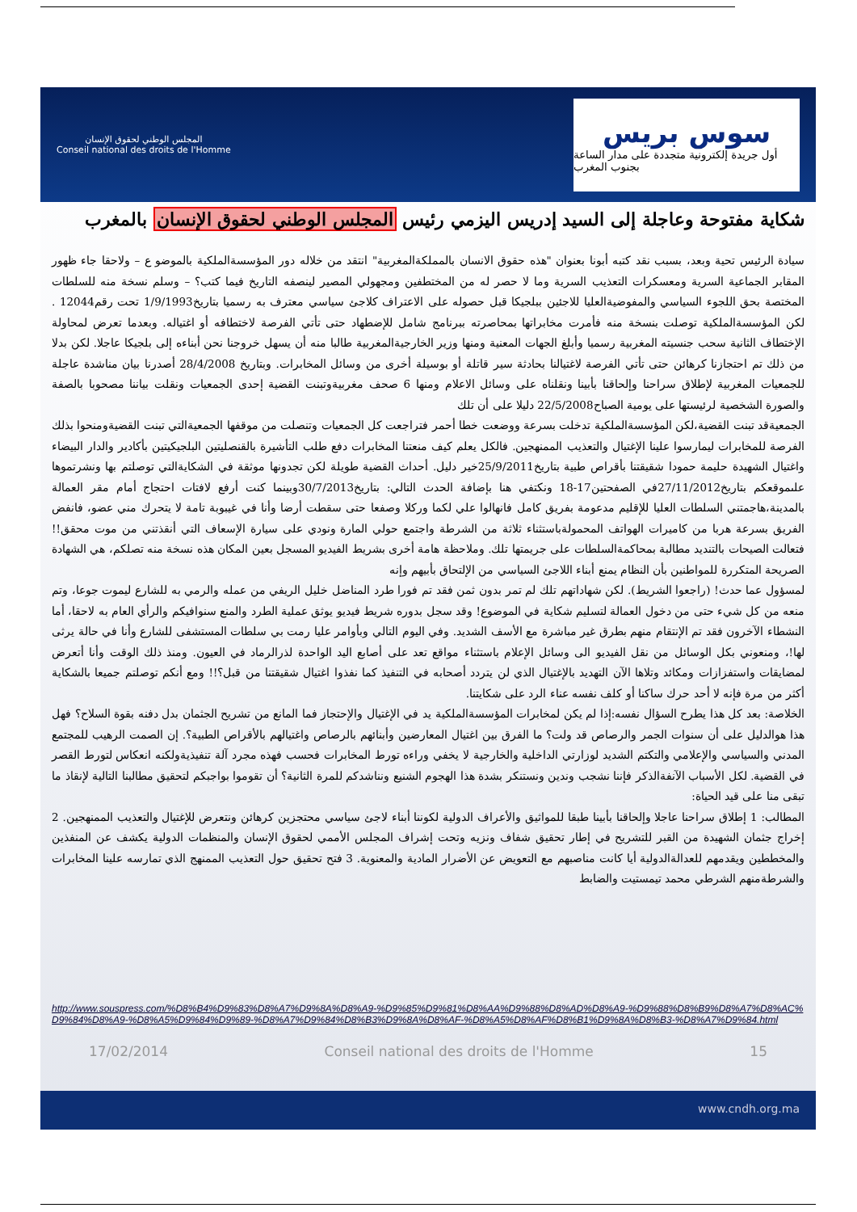المجلس الوطني لحقوق الإنسان
Conseil national des droits de l'Homme
سوس بريس
أول جريدة إلكترونية متجددة على مدار الساعة بجنوب المغرب
شكاية مفتوحة وعاجلة إلى السيد إدريس اليزمي رئيس المجلس الوطني لحقوق الإنسان بالمغرب
سيادة الرئيس تحية وبعد، بسبب نقد كتبه أبونا بعنوان "هذه حقوق الانسان بالمملكةالمغربية" انتقد من خلاله دور المؤسسةالملكية بالموضو ع – ولاحقا جاء ظهور المقابر الجماعية السرية ومعسكرات التعذيب السرية وما لا حصر له من المختطفين ومجهولي المصير لينصفه التاريخ فيما كتب؟ – وسلم نسخة منه للسلطات المختصة بحق اللجوء السياسي والمفوضيةالعليا للاجئين ببلجيكا قبل حصوله على الاعتراف كلاجئ سياسي معترف به رسميا بتاريخ1/9/1993 تحت رقم12044 . لكن المؤسسةالملكية توصلت بنسخة منه فأمرت مخابراتها بمحاصرته ببرنامج شامل للإضطهاد حتى تأتي الفرصة لاختطافه أو اغتياله. وبعدما تعرض لمحاولة الإختطاف الثانية سحب جنسيته المغربية رسميا وأبلغ الجهات المعنية ومنها وزير الخارجيةالمغربية طالبا منه أن يسهل خروجنا نحن أبناءه إلى بلجيكا عاجلا. لكن بدلا من ذلك تم احتجازنا كرهائن حتى تأتي الفرصة لاغتيالنا بحادثة سير قاتلة أو بوسيلة أخرى من وسائل المخابرات. وبتاريخ 28/4/2008 أصدرنا بيان مناشدة عاجلة للجمعيات المغربية لإطلاق سراحنا وإلحاقنا بأبينا ونقلناه على وسائل الاعلام ومنها 6 صحف مغربيةوتبنت القضية إحدى الجمعيات ونقلت بياننا مصحوبا بالصفة والصورة الشخصية لرئيستها على يومية الصباح22/5/2008 دليلا على أن تلك
الجمعيةقد تبنت القضية،لكن المؤسسةالملكية تدخلت بسرعة ووضعت خطا أحمر فتراجعت كل الجمعيات وتنصلت من موقفها الجمعيةالتي تبنت القضيةومنحوا بذلك الفرصة للمخابرات ليمارسوا علينا الإغتيال والتعذيب الممنهجين. فالكل يعلم كيف منعتنا المخابرات دفع طلب التأشيرة بالقنصليتين البلجيكيتين بأكادير والدار البيضاء واغتيال الشهيدة حليمة حمودا شقيقتنا بأقراص طبية بتاريخ25/9/2011خير دليل. أحداث القضية طويلة لكن تجدونها موثقة في الشكايةالتي توصلتم بها ونشرتموها علىموقعكم بتاريخ27/11/2012في الصفحتين17-18 ونكتفي هنا بإضافة الحدث التالي: بتاريخ30/7/2013وبينما كنت أرفع لافتات احتجاج أمام مقر العمالة بالمدينة،هاجمتني السلطات العليا للإقليم مدعومة بفريق كامل فانهالوا علي لكما وركلا وصفعا حتى سقطت أرضا وأنا في غيبوبة تامة لا يتحرك مني عضو، فانفض الفريق بسرعة هربا من كاميرات الهواتف المحمولةباستثناء ثلاثة من الشرطة واجتمع حولي المارة ونودي على سيارة الإسعاف التي أنقذتني من موت محقق!! فتعالت الصيحات بالتنديد مطالبة بمحاكمةالسلطات على جريمتها تلك. وملاحظة هامة أخرى بشريط الفيديو المسجل بعين المكان هذه نسخة منه تصلكم، هي الشهادة الصريحة المتكررة للمواطنين بأن النظام يمنع أبناء اللاجئ السياسي من الإلتحاق بأبيهم وإنه
لمسؤول عما حدث! (راجعوا الشريط). لكن شهاداتهم تلك لم تمر بدون ثمن فقد تم فورا طرد المناضل خليل الريفي من عمله والرمي به للشارع ليموت جوعا، وتم منعه من كل شيء حتى من دخول العمالة لتسليم شكاية في الموضوع! وقد سجل بدوره شريط فيديو يوثق عملية الطرد والمنع سنوافيكم والرأي العام به لاحقا، أما النشطاء الآخرون فقد تم الإنتقام منهم بطرق غير مباشرة مع الأسف الشديد. وفي اليوم التالي وبأوامر عليا رمت بي سلطات المستشفى للشارع وأنا في حالة يرثى لها!، ومنعوني بكل الوسائل من نقل الفيديو الى وسائل الإعلام باستثناء مواقع تعد على أصابع اليد الواحدة لذرالرماد في العيون. ومنذ ذلك الوقت وأنا أتعرض لمضايقات واستفزازات ومكائد وتلاها الآن التهديد بالإغتيال الذي لن يتردد أصحابه في التنفيذ كما نفذوا اغتيال شقيقتنا من قبل؟!! ومع أنكم توصلتم جميعا بالشكاية أكثر من مرة فإنه لا أحد حرك ساكنا أو كلف نفسه عناء الرد على شكايتنا.
الخلاصة: بعد كل هذا يطرح السؤال نفسه:إذا لم يكن لمخابرات المؤسسةالملكية يد في الإغتيال والإحتجاز فما المانع من تشريح الجثمان بدل دفنه بقوة السلاح؟ فهل هذا هوالدليل على أن سنوات الجمر والرصاص قد ولت؟ ما الفرق بين اغتيال المعارضين وأبنائهم بالرصاص واغتيالهم بالأقراص الطبية؟. إن الصمت الرهيب للمجتمع المدني والسياسي والإعلامي والتكتم الشديد لوزارتي الداخلية والخارجية لا يخفي وراءه تورط المخابرات فحسب فهذه مجرد آلة تنفيذيةولكنه انعكاس لتورط القصر في القضية. لكل الأسباب الآنفةالذكر فإننا نشجب وندين ونستنكر بشدة هذا الهجوم الشنيع ونناشدكم للمرة الثانية؟ أن تقوموا بواجبكم لتحقيق مطالبنا التالية لإنقاذ ما تبقى منا على قيد الحياة:
المطالب: 1 إطلاق سراحنا عاجلا وإلحاقنا بأبينا طبقا للمواثيق والأعراف الدولية لكوننا أبناء لاجئ سياسي محتجزين كرهائن ونتعرض للإغتيال والتعذيب الممنهجين. 2 إخراج جثمان الشهيدة من القبر للتشريح في إطار تحقيق شفاف ونزيه وتحت إشراف المجلس الأممي لحقوق الإنسان والمنظمات الدولية يكشف عن المنفذين والمخططين ويقدمهم للعدالةالدولية أيا كانت مناصبهم مع التعويض عن الأضرار المادية والمعنوية. 3 فتح تحقيق حول التعذيب الممنهج الذي تمارسه علينا المخابرات والشرطةمنهم الشرطي محمد تيمستيت والضابط
http://www.souspress.com/%D8%B4%D9%83%D8%A7%D9%8A%D8%A9-%D9%85%D9%81%D8%AA%D9%88%D8%AD%D8%A9-%D9%88%D8%B9%D8%A7%D8%AC%D9%84%D8%A9-%D8%A5%D9%84%D9%89-%D8%A7%D9%84%D8%B3%D9%8A%D8%AF-%D8%A5%D8%AF%D8%B1%D9%8A%D8%B3-%D8%A7%D9%84.html
17/02/2014 Conseil national des droits de l'Homme 15
www.cndh.org.ma